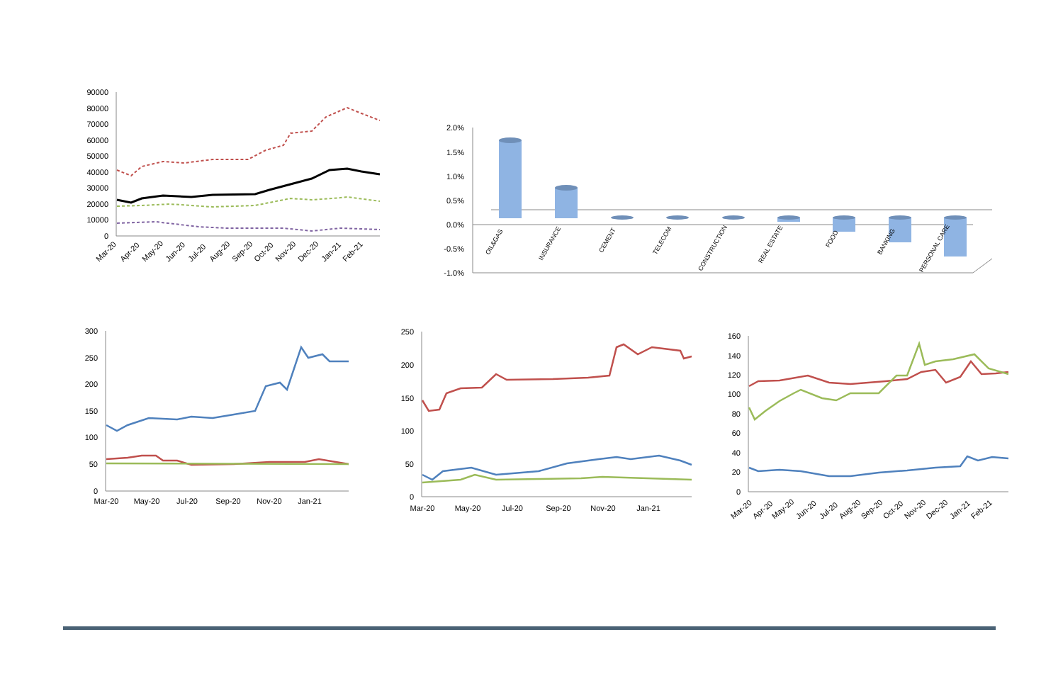90000
80000
70000
60000
50000
40000
30000
20000
10000
0
Mar-20
Apr-20
May-20
Jun-20
Jul-20
Aug-20
Sep-20
Oct-20
Nov-20
Dec-20
Jan-21
Feb-21
2.0%
1.5%
1.0%
0.5%
0.0%
-0.5%
-1.0%
OIL&GAS
INSURANCE
CEMENT
TELECOM
CONSTRUCTION
REAL ESTATE
FOOD
BANKING
PERSONAL CARE
300
250
200
150
100
50
0
Mar-20
May-20
Jul-20
Sep-20
Nov-20
Jan-21
250
200
150
100
50
0
Mar-20
May-20
Jul-20
Sep-20
Nov-20
Jan-21
160
140
120
100
80
60
40
20
0
Mar-20
Apr-20
May-20
Jun-20
Jul-20
Aug-20
Sep-20
Oct-20
Nov-20
Dec-20
Jan-21
Feb-21